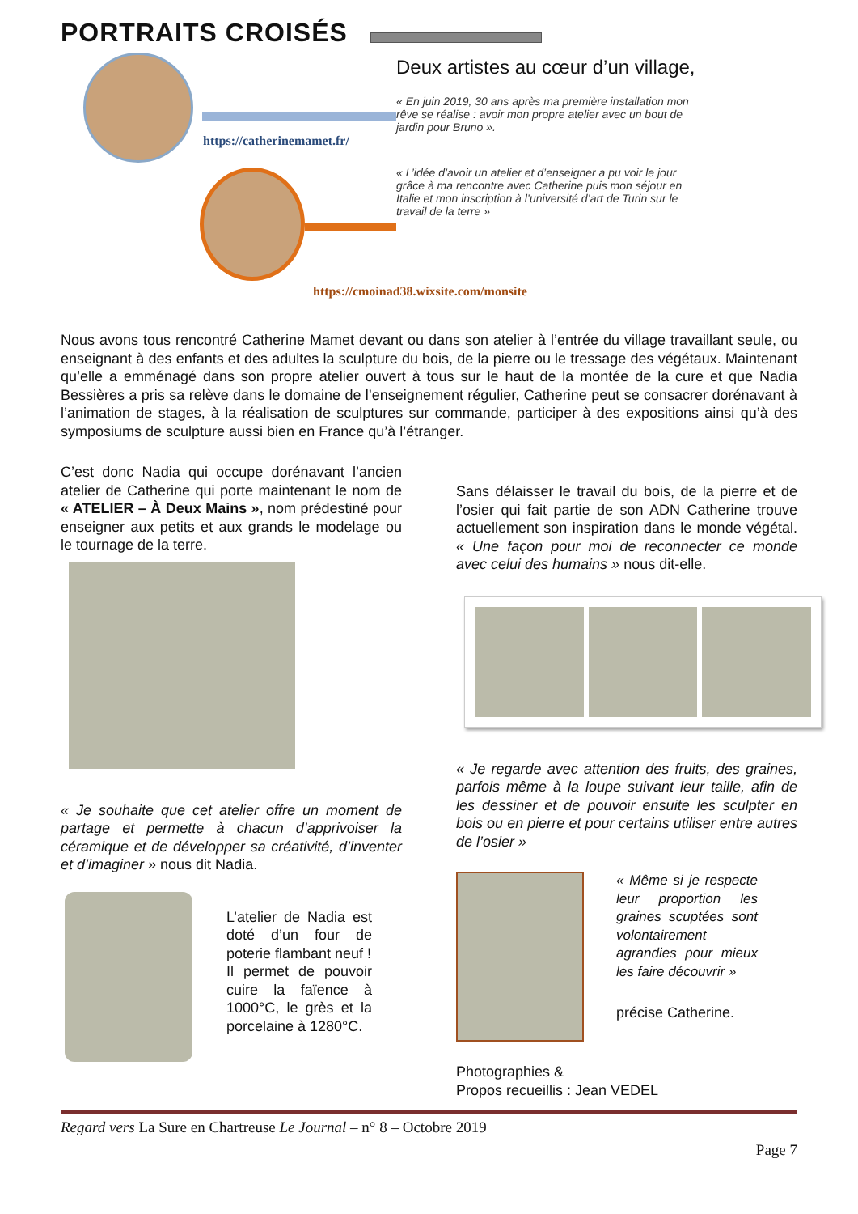PORTRAITS CROISÉS
https://catherinemamet.fr/
Deux artistes au cœur d’un village,
« En juin 2019, 30 ans après ma première installation mon rêve se réalise : avoir mon propre atelier avec un bout de jardin pour Bruno ».
« L’idée d’avoir un atelier et d’enseigner a pu voir le jour grâce à ma rencontre avec Catherine puis mon séjour en Italie et mon inscription à l’université d’art de Turin sur le travail de la terre »
https://cmoinad38.wixsite.com/monsite
Nous avons tous rencontré Catherine Mamet devant ou dans son atelier à l’entrée du village travaillant seule, ou enseignant à des enfants et des adultes la sculpture du bois, de la pierre ou le tressage des végétaux. Maintenant qu’elle a emménagé dans son propre atelier ouvert à tous sur le haut de la montée de la cure et que Nadia Bessières a pris sa relève dans le domaine de l’enseignement régulier, Catherine peut se consacrer dorénavant à l’animation de stages, à la réalisation de sculptures sur commande, participer à des expositions ainsi qu’à des symposiums de sculpture aussi bien en France qu’à l’étranger.
C’est donc Nadia qui occupe dorénavant l’ancien atelier de Catherine qui porte maintenant le nom de « ATELIER – À Deux Mains », nom prédestiné pour enseigner aux petits et aux grands le modelage ou le tournage de la terre.
« Je souhaite que cet atelier offre un moment de partage et permette à chacun d’apprivoiser la céramique et de développer sa créativité, d’inventer et d’imaginer » nous dit Nadia.
L’atelier de Nadia est doté d’un four de poterie flambant neuf !
Il permet de pouvoir cuire la faïence à 1000°C, le grès et la porcelaine à 1280°C.
Sans délaisser le travail du bois, de la pierre et de l’osier qui fait partie de son ADN Catherine trouve actuellement son inspiration dans le monde végétal. « Une façon pour moi de reconnecter ce monde avec celui des humains » nous dit-elle.
« Je regarde avec attention des fruits, des graines, parfois même à la loupe suivant leur taille, afin de les dessiner et de pouvoir ensuite les sculpter en bois ou en pierre et pour certains utiliser entre autres de l’osier »
« Même si je respecte leur proportion les graines scuptées sont volontairement agrandies pour mieux les faire découvrir »
précise Catherine.
Photographies &
Propos recueillis : Jean VEDEL
Regard vers La Sure en Chartreuse Le Journal – n° 8 – Octobre 2019
Page 7